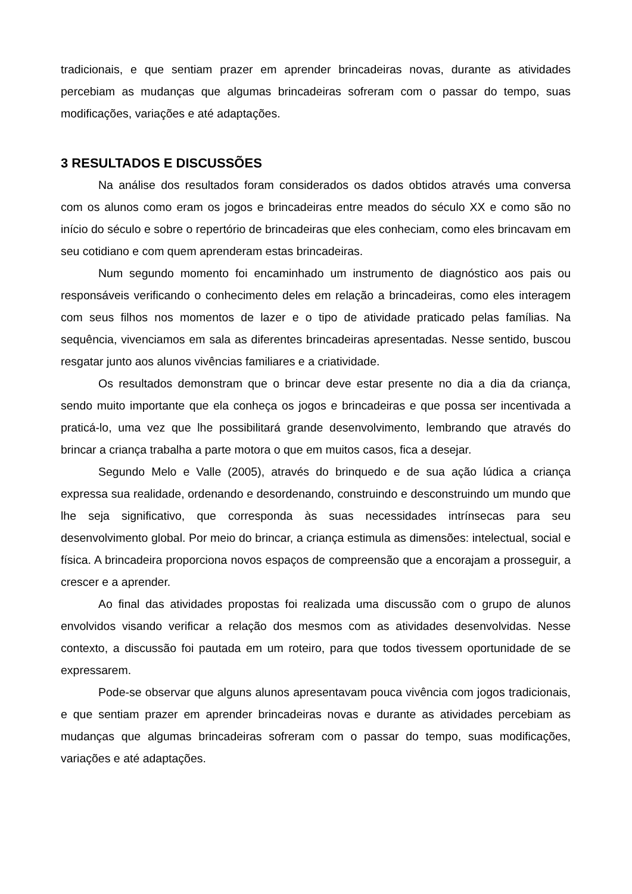tradicionais, e que sentiam prazer em aprender brincadeiras novas, durante as atividades percebiam as mudanças que algumas brincadeiras sofreram com o passar do tempo, suas modificações, variações e até adaptações.
3 RESULTADOS E DISCUSSÕES
Na análise dos resultados foram considerados os dados obtidos através uma conversa com os alunos como eram os jogos e brincadeiras entre meados do século XX e como são no início do século e sobre o repertório de brincadeiras que eles conheciam, como eles brincavam em seu cotidiano e com quem aprenderam estas brincadeiras.
Num segundo momento foi encaminhado um instrumento de diagnóstico aos pais ou responsáveis verificando o conhecimento deles em relação a brincadeiras, como eles interagem com seus filhos nos momentos de lazer e o tipo de atividade praticado pelas famílias. Na sequência, vivenciamos em sala as diferentes brincadeiras apresentadas. Nesse sentido, buscou resgatar junto aos alunos vivências familiares e a criatividade.
Os resultados demonstram que o brincar deve estar presente no dia a dia da criança, sendo muito importante que ela conheça os jogos e brincadeiras e que possa ser incentivada a praticá-lo, uma vez que lhe possibilitará grande desenvolvimento, lembrando que através do brincar a criança trabalha a parte motora o que em muitos casos, fica a desejar.
Segundo Melo e Valle (2005), através do brinquedo e de sua ação lúdica a criança expressa sua realidade, ordenando e desordenando, construindo e desconstruindo um mundo que lhe seja significativo, que corresponda às suas necessidades intrínsecas para seu desenvolvimento global. Por meio do brincar, a criança estimula as dimensões: intelectual, social e física. A brincadeira proporciona novos espaços de compreensão que a encorajam a prosseguir, a crescer e a aprender.
Ao final das atividades propostas foi realizada uma discussão com o grupo de alunos envolvidos visando verificar a relação dos mesmos com as atividades desenvolvidas. Nesse contexto, a discussão foi pautada em um roteiro, para que todos tivessem oportunidade de se expressarem.
Pode-se observar que alguns alunos apresentavam pouca vivência com jogos tradicionais, e que sentiam prazer em aprender brincadeiras novas e durante as atividades percebiam as mudanças que algumas brincadeiras sofreram com o passar do tempo, suas modificações, variações e até adaptações.